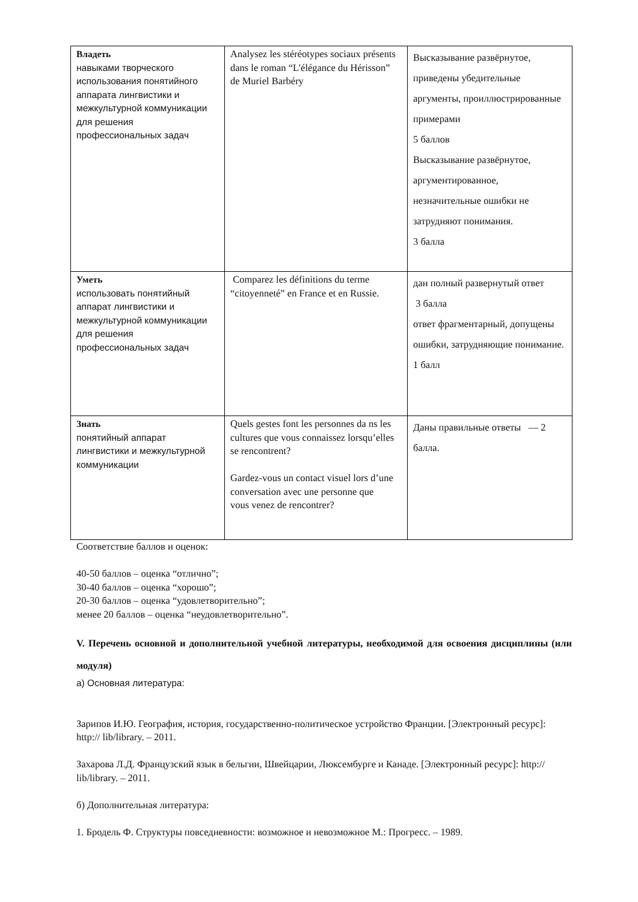| Владеть навыками творческого использования понятийного аппарата лингвистики и межкультурной коммуникации для решения профессиональных задач | Analysez les stéréotypes sociaux présents dans le roman “L'élégance du Hérisson” de Muriel Barbéry | Высказывание развёрнутое, приведены убедительные аргументы, проиллюстрированные примерами 5 баллов Высказывание развёрнутое, аргументированное, незначительные ошибки не затрудняют понимания. 3 балла |
| Уметь использовать понятийный аппарат лингвистики и межкультурной коммуникации для решения профессиональных задач | Comparez les définitions du terme “citoyenneté” en France et en Russie. | дан полный развернутый ответ 3 балла ответ фрагментарный, допущены ошибки, затрудняющие понимание. 1 балл |
| Знать понятийный аппарат лингвистики и межкультурной коммуникации | Quels gestes font les personnes da ns les cultures que vous connaissez lorsqu’elles se rencontrent? Gardez-vous un contact visuel lors d’une conversation avec une personne que vous venez de rencontrer? | Даны правильные ответы — 2 балла. |
Соответствие баллов и оценок:
40-50 баллов – оценка “отлично”;
30-40 баллов – оценка “хорошо”;
20-30 баллов – оценка “удовлетворительно”;
менее 20 баллов – оценка “неудовлетворительно”.
V. Перечень основной и дополнительной учебной литературы, необходимой для освоения дисциплины (или модуля)
а) Основная литература:
Зарипов И.Ю. География, история, государственно-политическое устройство Франции. [Электронный ресурс]: http:// lib/library. – 2011.
Захарова Л.Д. Французский язык в бельгии, Швейцарии, Люксембурге и Канаде. [Электронный ресурс]: http:// lib/library. – 2011.
б) Дополнительная литература:
1. Бродель Ф. Структуры повседневности: возможное и невозможное М.: Прогресс. – 1989.